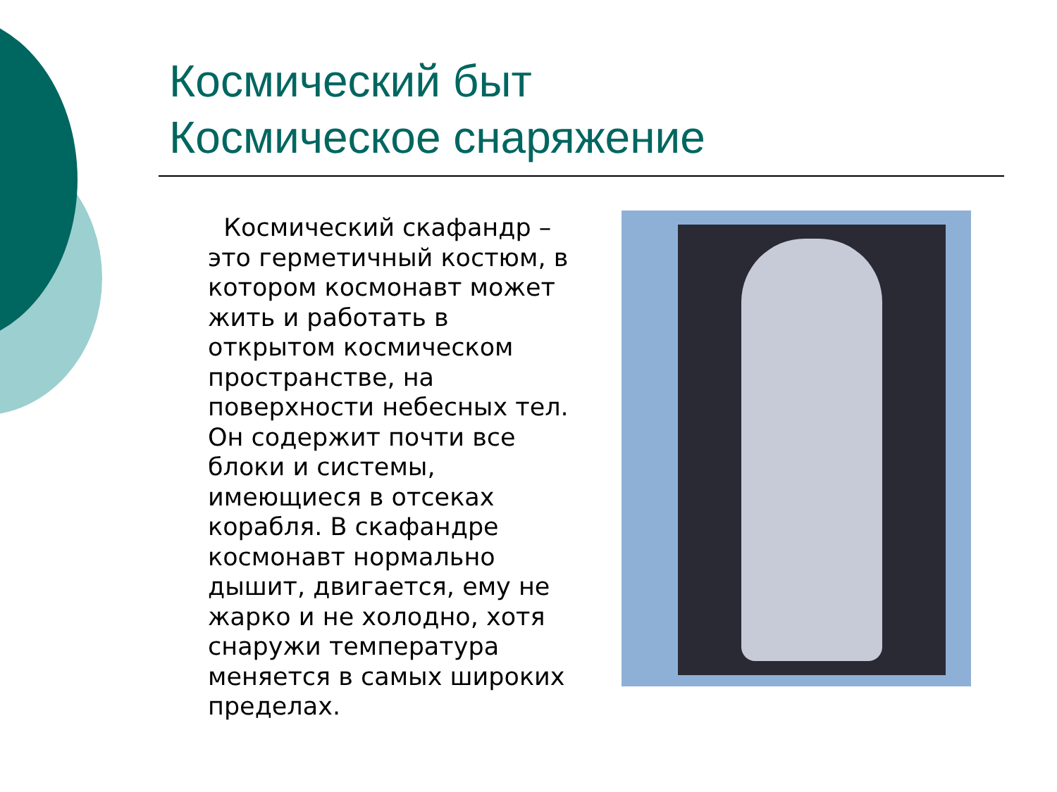Космический быт
Космическое снаряжение
Космический скафандр – это герметичный костюм, в котором космонавт может жить и работать в открытом космическом пространстве, на поверхности небесных тел. Он содержит почти все блоки и системы, имеющиеся в отсеках корабля. В скафандре космонавт нормально дышит, двигается, ему не жарко и не холодно, хотя снаружи температура меняется в самых широких пределах.